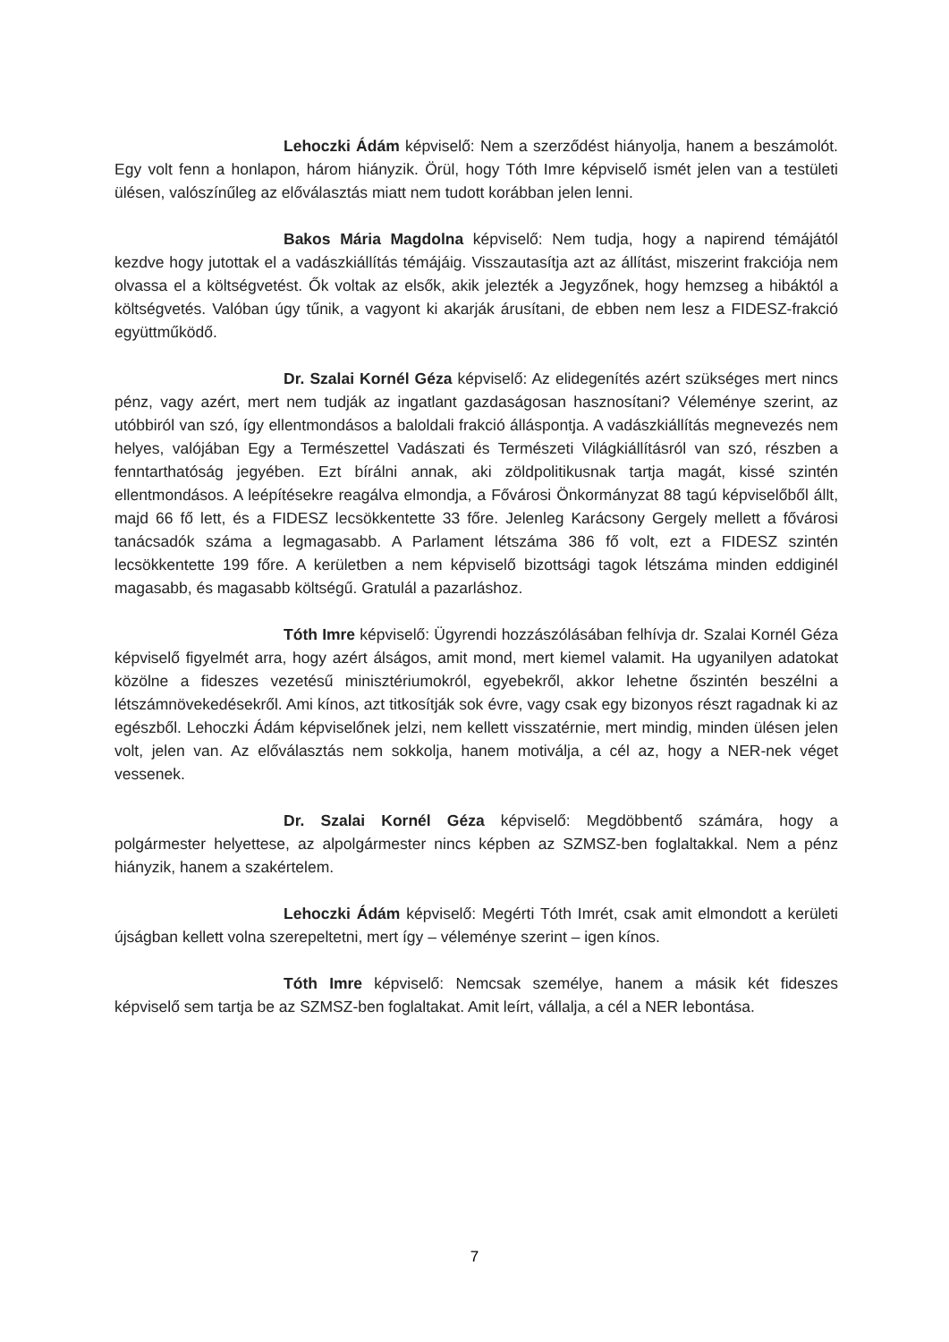Lehoczki Ádám képviselő: Nem a szerződést hiányolja, hanem a beszámolót. Egy volt fenn a honlapon, három hiányzik. Örül, hogy Tóth Imre képviselő ismét jelen van a testületi ülésen, valószínűleg az előválasztás miatt nem tudott korábban jelen lenni.
Bakos Mária Magdolna képviselő: Nem tudja, hogy a napirend témájától kezdve hogy jutottak el a vadászkiállítás témájáig. Visszautasítja azt az állítást, miszerint frakciója nem olvassa el a költségvetést. Ők voltak az elsők, akik jelezték a Jegyzőnek, hogy hemzseg a hibáktól a költségvetés. Valóban úgy tűnik, a vagyont ki akarják árusítani, de ebben nem lesz a FIDESZ-frakció együttműködő.
Dr. Szalai Kornél Géza képviselő: Az elidegenítés azért szükséges mert nincs pénz, vagy azért, mert nem tudják az ingatlant gazdaságosan hasznosítani? Véleménye szerint, az utóbbiról van szó, így ellentmondásos a baloldali frakció álláspontja. A vadászkiállítás megnevezés nem helyes, valójában Egy a Természettel Vadászati és Természeti Világkiállításról van szó, részben a fenntarthatóság jegyében. Ezt bírálni annak, aki zöldpolitikusnak tartja magát, kissé szintén ellentmondásos. A leépítésekre reagálva elmondja, a Fővárosi Önkormányzat 88 tagú képviselőből állt, majd 66 fő lett, és a FIDESZ lecsökkentette 33 főre. Jelenleg Karácsony Gergely mellett a fővárosi tanácsadók száma a legmagasabb. A Parlament létszáma 386 fő volt, ezt a FIDESZ szintén lecsökkentette 199 főre. A kerületben a nem képviselő bizottsági tagok létszáma minden eddiginél magasabb, és magasabb költségű. Gratulál a pazarláshoz.
Tóth Imre képviselő: Ügyrendi hozzászólásában felhívja dr. Szalai Kornél Géza képviselő figyelmét arra, hogy azért álságos, amit mond, mert kiemel valamit. Ha ugyanilyen adatokat közölne a fideszes vezetésű minisztériumokról, egyebekről, akkor lehetne őszintén beszélni a létszámnövekedésekről. Ami kínos, azt titkosítják sok évre, vagy csak egy bizonyos részt ragadnak ki az egészből. Lehoczki Ádám képviselőnek jelzi, nem kellett visszatérnie, mert mindig, minden ülésen jelen volt, jelen van. Az előválasztás nem sokkolja, hanem motiválja, a cél az, hogy a NER-nek véget vessenek.
Dr. Szalai Kornél Géza képviselő: Megdöbbentő számára, hogy a polgármester helyettese, az alpolgármester nincs képben az SZMSZ-ben foglaltakkal. Nem a pénz hiányzik, hanem a szakértelem.
Lehoczki Ádám képviselő: Megérti Tóth Imrét, csak amit elmondott a kerületi újságban kellett volna szerepeltetni, mert így – véleménye szerint – igen kínos.
Tóth Imre képviselő: Nemcsak személye, hanem a másik két fideszes képviselő sem tartja be az SZMSZ-ben foglaltakat. Amit leírt, vállalja, a cél a NER lebontása.
7